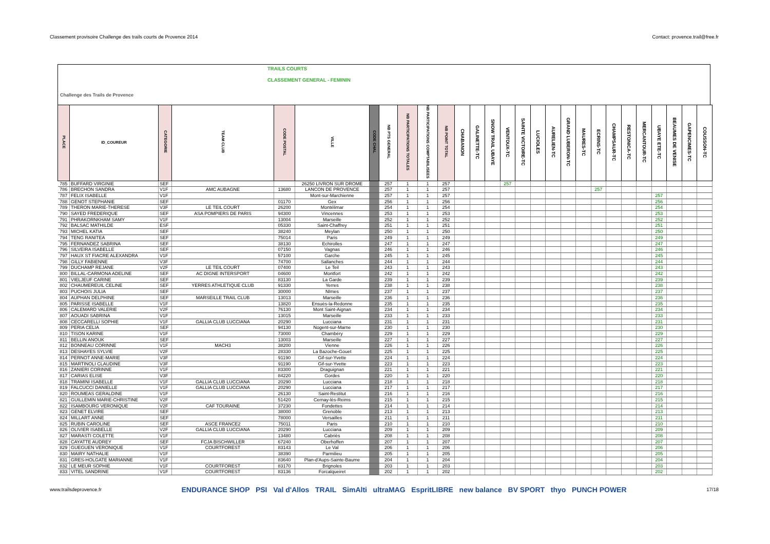Classement provisoire Challenge des trails courts de Provence 2014 Contact: provence.trail@free.fr
Challenge des Trails de Provence TRAILS COURTS
CLASSEMENT GENERAL - FEMININ
| PLACE | ID_COUREUR | CATEGORIE | TEAM CLUB | CODE POSTAL | VILLE | CODE CHAL | NB PTS GENERAL | NB PARTICIPATIONS TOTALES | NB PARTICIPATIONS COMPTABILISEES | NB POINT TOTAL | CHABANON | GALINETTE-TC | SNOW TRAIL UBAYE | VENTOUX-TC | SAINTE VICTOIRE-TC | LUCIOLES | AURELIEN-TC | GRAND LUBERON-TC | MAURES-TC | ECRINS-TC | CHAMPSAUR-TC | RESTONICA-TC | MERCANTOUR-TC | UBAYE ETE-TC | BEAUMES DE VENISE | GAPENCIMES-TC | COUSSON-TC |
| --- | --- | --- | --- | --- | --- | --- | --- | --- | --- | --- | --- | --- | --- | --- | --- | --- | --- | --- | --- | --- | --- | --- | --- | --- | --- | --- | --- |
| 785 | BUFFARD VIRGINIE | SEF | | | 26250 LIVRON SUR DROME | | 257 | 1 | 1 | 257 | | | | 257 | | | | | | | | | | | | | |
| 786 | BRECHON SANDRA | V1F | AMC AUBAGNE | 13680 | LANCON DE PROVENCE | | 257 | 1 | 1 | 257 | | | | | | | | | | 257 | | | | | | | |
| 787 | FELIX ISABELLE | V1F | | | Mont-sur-Marchienne | | 257 | 1 | 1 | 257 | | | | | | | | | | | | | | 257 | | | |
| 788 | GENOT STEPHANIE | SEF | | 01170 | Gex | | 256 | 1 | 1 | 256 | | | | | | | | | | | | | | 256 | | | |
| 789 | THERON MARIE-THERESE | V3F | LE TEIL COURT | 26200 | Montélimar | | 254 | 1 | 1 | 254 | | | | | | | | | | | | | | 254 | | | |
| 790 | SAYED FREDERIQUE | SEF | ASA POMPIERS DE PARIS | 94300 | Vincennes | | 253 | 1 | 1 | 253 | | | | | | | | | | | | | | 253 | | | |
| 791 | PHRAKORNKHAM SAMY | V1F | | 13004 | Marseille | | 252 | 1 | 1 | 252 | | | | | | | | | | | | | | 252 | | | |
| 792 | BALSAC MATHILDE | ESF | | 05330 | Saint-Chaffrey | | 251 | 1 | 1 | 251 | | | | | | | | | | | | | | 251 | | | |
| 793 | MICHEL KATIA | SEF | | 38240 | Meylan | | 250 | 1 | 1 | 250 | | | | | | | | | | | | | | 250 | | | |
| 794 | TENG RANITEA | SEF | | 75014 | Paris | | 249 | 1 | 1 | 249 | | | | | | | | | | | | | | 249 | | | |
| 795 | FERNANDEZ SABRINA | SEF | | 38130 | Echirolles | | 247 | 1 | 1 | 247 | | | | | | | | | | | | | | 247 | | | |
| 796 | SILVEIRA ISABELLE | SEF | | 07150 | Vagnas | | 246 | 1 | 1 | 246 | | | | | | | | | | | | | | 246 | | | |
| 797 | HAUX ST FIACRE ALEXANDRA | V1F | | 57100 | Garche | | 245 | 1 | 1 | 245 | | | | | | | | | | | | | | 245 | | | |
| 798 | GILLY FABIENNE | V3F | | 74700 | Sallanches | | 244 | 1 | 1 | 244 | | | | | | | | | | | | | | 244 | | | |
| 799 | DUCHAMP REJANE | V2F | LE TEIL COURT | 07400 | Le Teil | | 243 | 1 | 1 | 243 | | | | | | | | | | | | | | 243 | | | |
| 800 | BILLAL-CARMONA ADELINE | SEF | AC DIGNE INTERSPORT | 04600 | Montfort | | 242 | 1 | 1 | 242 | | | | | | | | | | | | | | 242 | | | |
| 801 | VIELJEUF CARINE | SEF | | 83130 | La Garde | | 239 | 1 | 1 | 239 | | | | | | | | | | | | | | 239 | | | |
| 802 | CHAUMEREUIL CELINE | SEF | YERRES ATHLETIQUE CLUB | 91330 | Yerres | | 238 | 1 | 1 | 238 | | | | | | | | | | | | | | 238 | | | |
| 803 | PUCHOIS JULIA | SEF | | 30000 | NImes | | 237 | 1 | 1 | 237 | | | | | | | | | | | | | | 237 | | | |
| 804 | AUPHAN DELPHINE | SEF | MARSEILLE TRAIL CLUB | 13013 | Marseille | | 236 | 1 | 1 | 236 | | | | | | | | | | | | | | 236 | | | |
| 805 | PARISSE ISABELLE | V1F | | 13820 | Ensuès-la-Redonne | | 235 | 1 | 1 | 235 | | | | | | | | | | | | | | 235 | | | |
| 806 | CALEMARD VALERIE | V2F | | 76130 | Mont Saint-Aignan | | 234 | 1 | 1 | 234 | | | | | | | | | | | | | | 234 | | | |
| 807 | AOUADI SABRINA | V1F | | 13015 | Marseille | | 233 | 1 | 1 | 233 | | | | | | | | | | | | | | 233 | | | |
| 808 | CECCARELLI SOPHIE | V1F | GALLIA CLUB LUCCIANA | 20290 | Lucciana | | 231 | 1 | 1 | 231 | | | | | | | | | | | | | | 231 | | | |
| 809 | PERIA CELIA | SEF | | 94130 | Nogent-sur-Marne | | 230 | 1 | 1 | 230 | | | | | | | | | | | | | | 230 | | | |
| 810 | TISON KARINE | V1F | | 73000 | Chambéry | | 229 | 1 | 1 | 229 | | | | | | | | | | | | | | 229 | | | |
| 811 | BELLIN ANOUK | SEF | | 13003 | Marseille | | 227 | 1 | 1 | 227 | | | | | | | | | | | | | | 227 | | | |
| 812 | BONNEAU CORINNE | V1F | MACH3 | 38200 | Vienne | | 226 | 1 | 1 | 226 | | | | | | | | | | | | | | 226 | | | |
| 813 | DESHAYES SYLVIE | V2F | | 28330 | La Bazoche-Gouet | | 225 | 1 | 1 | 225 | | | | | | | | | | | | | | 225 | | | |
| 814 | PERNOT ANNE-MARIE | V3F | | 91190 | Gif-sur-Yvette | | 224 | 1 | 1 | 224 | | | | | | | | | | | | | | 224 | | | |
| 815 | MARTINOLI CLAUDINE | V3F | | 91190 | Gif-sur-Yvette | | 223 | 1 | 1 | 223 | | | | | | | | | | | | | | 223 | | | |
| 816 | ZANIERI CORINNE | V1F | | 83300 | Draguignan | | 221 | 1 | 1 | 221 | | | | | | | | | | | | | | 221 | | | |
| 817 | CARIAS ELISE | V3F | | 84220 | Gordes | | 220 | 1 | 1 | 220 | | | | | | | | | | | | | | 220 | | | |
| 818 | TRAMINI ISABELLE | V1F | GALLIA CLUB LUCCIANA | 20290 | Lucciana | | 218 | 1 | 1 | 218 | | | | | | | | | | | | | | 218 | | | |
| 819 | FALCUCCI DANIELLE | V1F | GALLIA CLUB LUCCIANA | 20290 | Lucciana | | 217 | 1 | 1 | 217 | | | | | | | | | | | | | | 217 | | | |
| 820 | ROUMEAS GERALDINE | V1F | | 26130 | Saint-Restitut | | 216 | 1 | 1 | 216 | | | | | | | | | | | | | | 216 | | | |
| 821 | GUILLEMIN MARIE-CHRISTINE | V2F | | 51420 | Cernay-lès-Reims | | 215 | 1 | 1 | 215 | | | | | | | | | | | | | | 215 | | | |
| 822 | ISAMBOURG VERONIQUE | V2F | CAF TOURAINE | 37230 | Fondettes | | 214 | 1 | 1 | 214 | | | | | | | | | | | | | | 214 | | | |
| 823 | GENET ELVIRE | SEF | | 38000 | Grenoble | | 213 | 1 | 1 | 213 | | | | | | | | | | | | | | 213 | | | |
| 824 | MILLART ANNE | SEF | | 78000 | Versailles | | 211 | 1 | 1 | 211 | | | | | | | | | | | | | | 211 | | | |
| 825 | RUBIN CAROLINE | SEF | ASCE FRANCE2 | 75011 | Paris | | 210 | 1 | 1 | 210 | | | | | | | | | | | | | | 210 | | | |
| 826 | OLIVIER ISABELLE | V2F | GALLIA CLUB LUCCIANA | 20290 | Lucciana | | 209 | 1 | 1 | 209 | | | | | | | | | | | | | | 209 | | | |
| 827 | MARASTI COLETTE | V1F | | 13480 | Cabriès | | 208 | 1 | 1 | 208 | | | | | | | | | | | | | | 208 | | | |
| 828 | CAYATTE AUDREY | SEF | FCJA BISCHWILLER | 67240 | Oberhoffen | | 207 | 1 | 1 | 207 | | | | | | | | | | | | | | 207 | | | |
| 829 | GUEGUEN VERONIQUE | V1F | COURTFOREST | 83143 | Le Val | | 206 | 1 | 1 | 206 | | | | | | | | | | | | | | 206 | | | |
| 830 | MAIRY NATHALIE | V1F | | 38390 | Parmilieu | | 205 | 1 | 1 | 205 | | | | | | | | | | | | | | 205 | | | |
| 831 | GRES-HOLGATE MARIANNE | V1F | | 83640 | Plan-d'Aups-Sainte-Baume | | 204 | 1 | 1 | 204 | | | | | | | | | | | | | | 204 | | | |
| 832 | LE MEUR SOPHIE | V1F | COURTFOREST | 83170 | Brignoles | | 203 | 1 | 1 | 203 | | | | | | | | | | | | | | 203 | | | |
| 833 | VITEL SANDRINE | V1F | COURTFOREST | 83136 | Forcalqueiret | | 202 | 1 | 1 | 202 | | | | | | | | | | | | | | 202 | | | |
www.trailsdeprovence.fr ENDURANCE SHOP PSI Val d'Allos TRAIL SimAlti ultraMAG EspritLIBRE new balance BV SPORT thyo PUNCH POWER 17/18